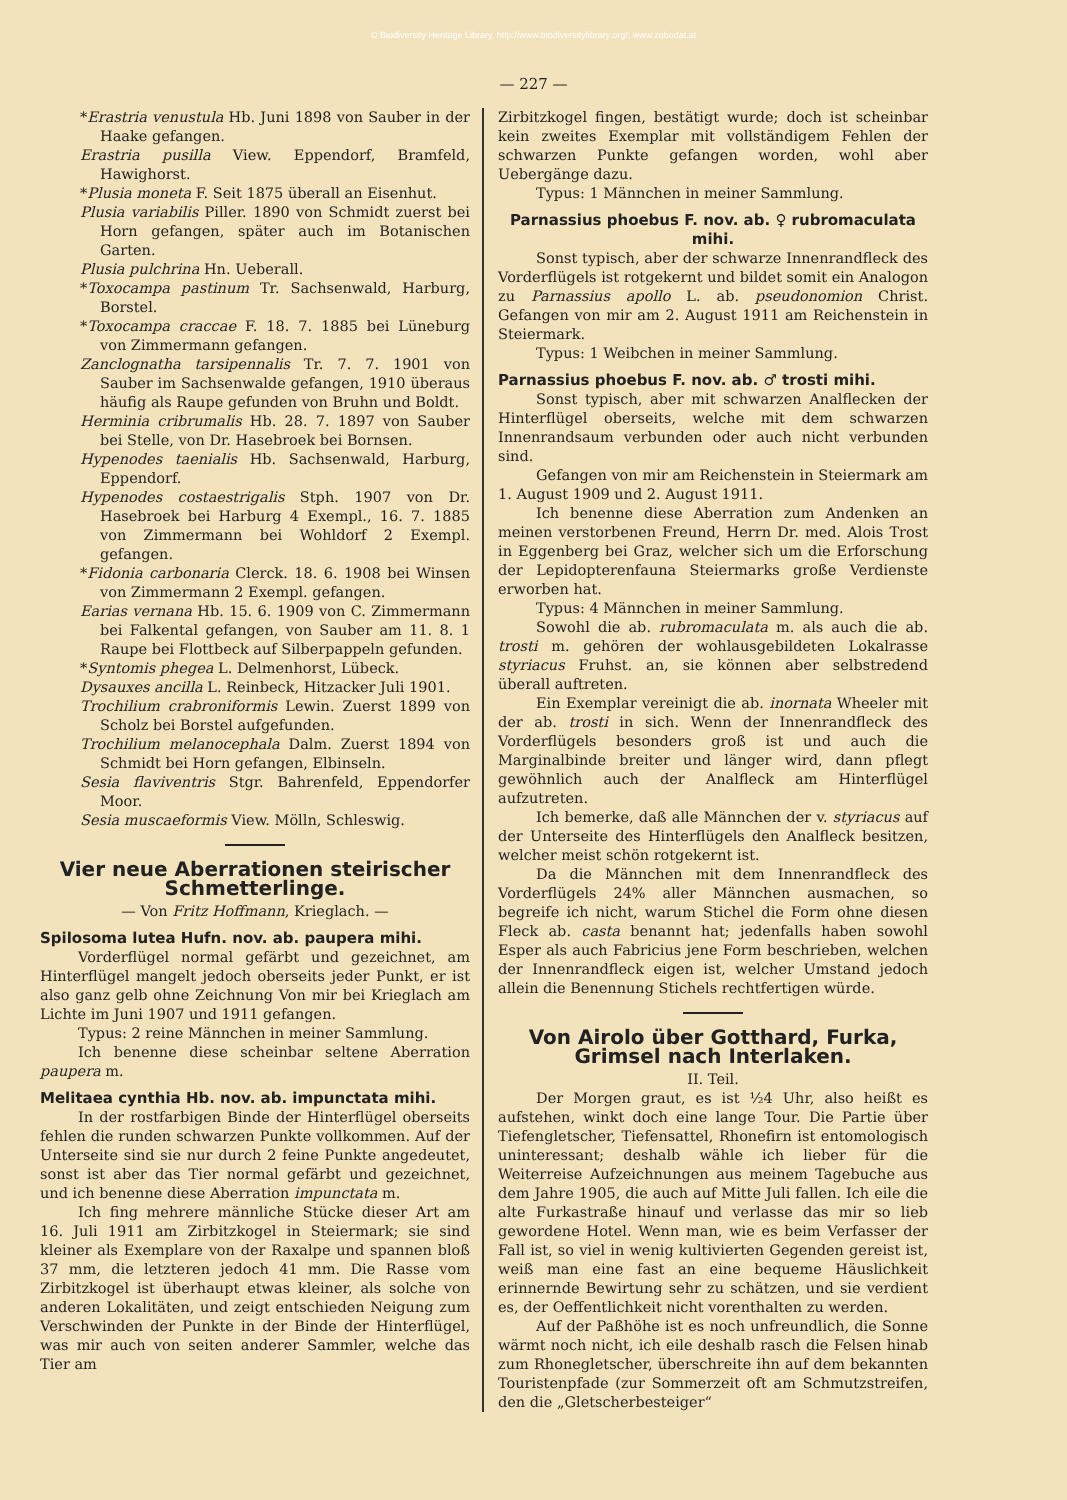© Biodiversity Heritage Library, http://www.biodiversitylibrary.org/; www.zobodat.at
— 227 —
*Erastria venustula Hb. Juni 1898 von Sauber in der Haake gefangen.
Erastria pusilla View. Eppendorf, Bramfeld, Hawighorst.
*Plusia moneta F. Seit 1875 überall an Eisenhut.
Plusia variabilis Piller. 1890 von Schmidt zuerst bei Horn gefangen, später auch im Botanischen Garten.
Plusia pulchrina Hn. Ueberall.
*Toxocampa pastinum Tr. Sachsenwald, Harburg, Borstel.
*Toxocampa craccae F. 18. 7. 1885 bei Lüneburg von Zimmermann gefangen.
Zanclognatha tarsipennalis Tr. 7. 7. 1901 von Sauber im Sachsenwalde gefangen, 1910 überaus häufig als Raupe gefunden von Bruhn und Boldt.
Herminia cribrumalis Hb. 28. 7. 1897 von Sauber bei Stelle, von Dr. Hasebroek bei Bornsen.
Hypenodes taenialis Hb. Sachsenwald, Harburg, Eppendorf.
Hypenodes costaestrigalis Stph. 1907 von Dr. Hasebroek bei Harburg 4 Exempl., 16. 7. 1885 von Zimmermann bei Wohldorf 2 Exempl. gefangen.
*Fidonia carbonaria Clerck. 18. 6. 1908 bei Winsen von Zimmermann 2 Exempl. gefangen.
Earias vernana Hb. 15. 6. 1909 von C. Zimmermann bei Falkental gefangen, von Sauber am 11. 8. 1 Raupe bei Flottbeck auf Silberpappeln gefunden.
*Syntomis phegea L. Delmenhorst, Lübeck.
Dysauxes ancilla L. Reinbeck, Hitzacker Juli 1901.
Trochilium crabroniformis Lewin. Zuerst 1899 von Scholz bei Borstel aufgefunden.
Trochilium melanocephala Dalm. Zuerst 1894 von Schmidt bei Horn gefangen, Elbinseln.
Sesia flaviventris Stgr. Bahrenfeld, Eppendorfer Moor.
Sesia muscaeformis View. Mölln, Schleswig.
Vier neue Aberrationen steirischer Schmetterlinge.
— Von Fritz Hoffmann, Krieglach. —
Spilosoma lutea Hufn. nov. ab. paupera mihi.
Vorderflügel normal gefärbt und gezeichnet, am Hinterflügel mangelt jedoch oberseits jeder Punkt, er ist also ganz gelb ohne Zeichnung Von mir bei Krieglach am Lichte im Juni 1907 und 1911 gefangen.
Typus: 2 reine Männchen in meiner Sammlung.
Ich benenne diese scheinbar seltene Aberration paupera m.
Melitaea cynthia Hb. nov. ab. impunctata mihi.
In der rostfarbigen Binde der Hinterflügel oberseits fehlen die runden schwarzen Punkte vollkommen. Auf der Unterseite sind sie nur durch 2 feine Punkte angedeutet, sonst ist aber das Tier normal gefärbt und gezeichnet, und ich benenne diese Aberration impunctata m.
Ich fing mehrere männliche Stücke dieser Art am 16. Juli 1911 am Zirbitzkogel in Steiermark; sie sind kleiner als Exemplare von der Raxalpe und spannen bloß 37 mm, die letzteren jedoch 41 mm. Die Rasse vom Zirbitzkogel ist überhaupt etwas kleiner, als solche von anderen Lokalitäten, und zeigt entschieden Neigung zum Verschwinden der Punkte in der Binde der Hinterflügel, was mir auch von seiten anderer Sammler, welche das Tier am
Zirbitzkogel fingen, bestätigt wurde; doch ist scheinbar kein zweites Exemplar mit vollständigem Fehlen der schwarzen Punkte gefangen worden, wohl aber Uebergänge dazu.
Typus: 1 Männchen in meiner Sammlung.
Parnassius phoebus F. nov. ab. ♀ rubromaculata mihi.
Sonst typisch, aber der schwarze Innenrandfleck des Vorderflügels ist rotgekernt und bildet somit ein Analogon zu Parnassius apollo L. ab. pseudonomion Christ. Gefangen von mir am 2. August 1911 am Reichenstein in Steiermark.
Typus: 1 Weibchen in meiner Sammlung.
Parnassius phoebus F. nov. ab. ♂ trosti mihi.
Sonst typisch, aber mit schwarzen Analflecken der Hinterflügel oberseits, welche mit dem schwarzen Innenrandsaum verbunden oder auch nicht verbunden sind.
Gefangen von mir am Reichenstein in Steiermark am 1. August 1909 und 2. August 1911.
Ich benenne diese Aberration zum Andenken an meinen verstorbenen Freund, Herrn Dr. med. Alois Trost in Eggenberg bei Graz, welcher sich um die Erforschung der Lepidopterenfauna Steiermarks große Verdienste erworben hat.
Typus: 4 Männchen in meiner Sammlung.
Sowohl die ab. rubromaculata m. als auch die ab. trosti m. gehören der wohlausgebildeten Lokalrasse styriacus Fruhst. an, sie können aber selbstredend überall auftreten.
Ein Exemplar vereinigt die ab. inornata Wheeler mit der ab. trosti in sich. Wenn der Innenrandfleck des Vorderflügels besonders groß ist und auch die Marginalbinde breiter und länger wird, dann pflegt gewöhnlich auch der Analfleck am Hinterflügel aufzutreten.
Ich bemerke, daß alle Männchen der v. styriacus auf der Unterseite des Hinterflügels den Analfleck besitzen, welcher meist schön rotgekernt ist.
Da die Männchen mit dem Innenrandfleck des Vorderflügels 24% aller Männchen ausmachen, so begreife ich nicht, warum Stichel die Form ohne diesen Fleck ab. casta benannt hat; jedenfalls haben sowohl Esper als auch Fabricius jene Form beschrieben, welchen der Innenrandfleck eigen ist, welcher Umstand jedoch allein die Benennung Stichels rechtfertigen würde.
Von Airolo über Gotthard, Furka, Grimsel nach Interlaken.
II. Teil.
Der Morgen graut, es ist ½4 Uhr, also heißt es aufstehen, winkt doch eine lange Tour. Die Partie über Tiefengletscher, Tiefensattel, Rhonefirn ist entomologisch uninteressant; deshalb wähle ich lieber für die Weiterreise Aufzeichnungen aus meinem Tagebuche aus dem Jahre 1905, die auch auf Mitte Juli fallen. Ich eile die alte Furkastraße hinauf und verlasse das mir so lieb gewordene Hotel. Wenn man, wie es beim Verfasser der Fall ist, so viel in wenig kultivierten Gegenden gereist ist, weiß man eine fast an eine bequeme Häuslichkeit erinnernde Bewirtung sehr zu schätzen, und sie verdient es, der Oeffentlichkeit nicht vorenthalten zu werden.
Auf der Paßhöhe ist es noch unfreundlich, die Sonne wärmt noch nicht, ich eile deshalb rasch die Felsen hinab zum Rhonegletscher, überschreite ihn auf dem bekannten Touristenpfade (zur Sommerzeit oft am Schmutzstreifen, den die „Gletscherbesteiger“